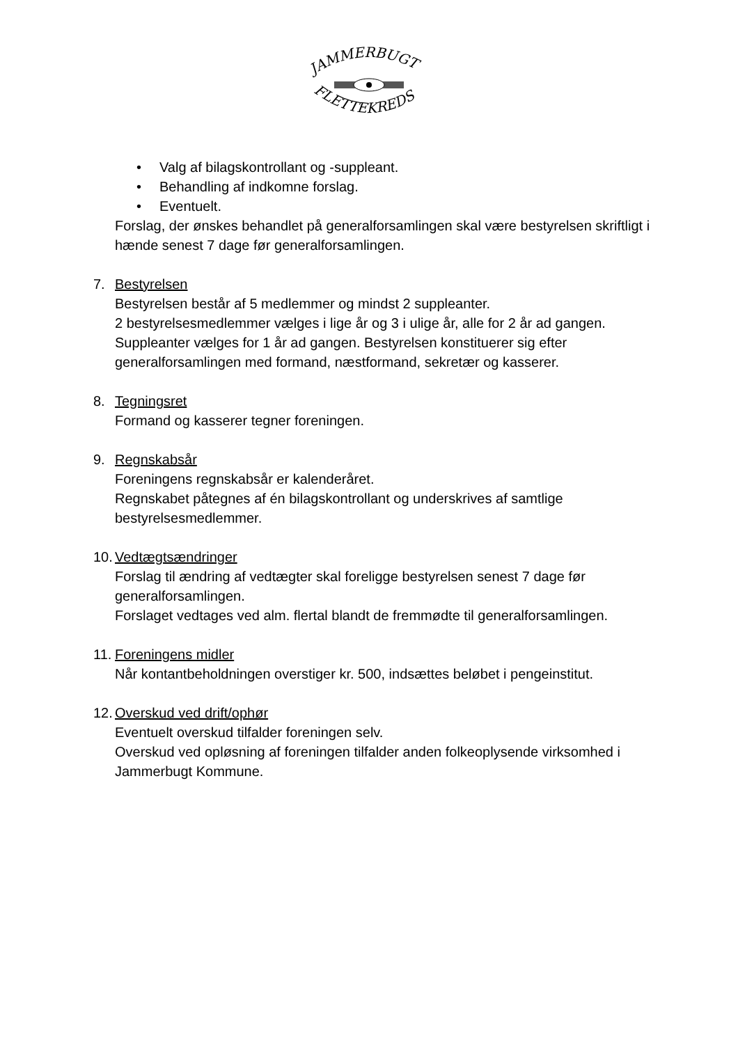JAMMERBUGT
FLETTEKREDS
• Valg af bilagskontrollant og -suppleant.
• Behandling af indkomne forslag.
• Eventuelt.
Forslag, der ønskes behandlet på generalforsamlingen skal være bestyrelsen skriftligt i hænde senest 7 dage før generalforsamlingen.
7. Bestyrelsen
Bestyrelsen består af 5 medlemmer og mindst 2 suppleanter.
2 bestyrelsesmedlemmer vælges i lige år og 3 i ulige år, alle for 2 år ad gangen. Suppleanter vælges for 1 år ad gangen. Bestyrelsen konstituerer sig efter generalforsamlingen med formand, næstformand, sekretær og kasserer.
8. Tegningsret
Formand og kasserer tegner foreningen.
9. Regnskabsår
Foreningens regnskabsår er kalenderåret.
Regnskabet påtegnes af én bilagskontrollant og underskrives af samtlige bestyrelsesmedlemmer.
10. Vedtægtsændringer
Forslag til ændring af vedtægter skal foreligge bestyrelsen senest 7 dage før generalforsamlingen.
Forslaget vedtages ved alm. flertal blandt de fremmødte til generalforsamlingen.
11. Foreningens midler
Når kontantbeholdningen overstiger kr. 500, indsættes beløbet i pengeinstitut.
12. Overskud ved drift/ophør
Eventuelt overskud tilfalder foreningen selv.
Overskud ved opløsning af foreningen tilfalder anden folkeoplysende virksomhed i Jammerbugt Kommune.